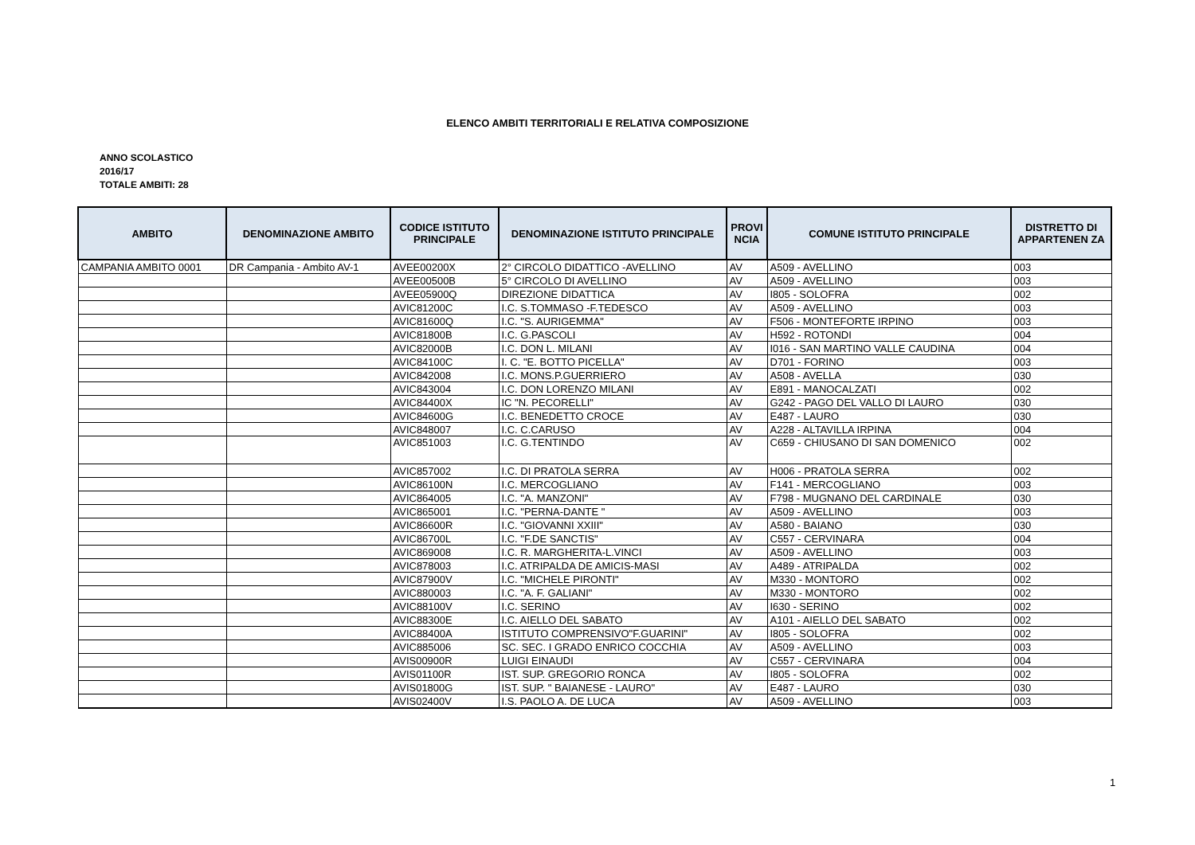ELENCO AMBITI TERRITORIALI E RELATIVA COMPOSIZIONE
ANNO SCOLASTICO
2016/17
TOTALE AMBITI: 28
| AMBITO | DENOMINAZIONE AMBITO | CODICE ISTITUTO PRINCIPALE | DENOMINAZIONE ISTITUTO PRINCIPALE | PROVI NCIA | COMUNE ISTITUTO PRINCIPALE | DISTRETTO DI APPARTENEN ZA |
| --- | --- | --- | --- | --- | --- | --- |
| CAMPANIA AMBITO 0001 | DR Campania - Ambito AV-1 | AVEE00200X | 2° CIRCOLO DIDATTICO -AVELLINO | AV | A509 - AVELLINO | 003 |
| | | AVEE00500B | 5° CIRCOLO DI AVELLINO | AV | A509 - AVELLINO | 003 |
| | | AVEE05900Q | DIREZIONE DIDATTICA | AV | I805 - SOLOFRA | 002 |
| | | AVIC81200C | I.C. S.TOMMASO -F.TEDESCO | AV | A509 - AVELLINO | 003 |
| | | AVIC81600Q | I.C. "S. AURIGEMMA" | AV | F506 - MONTEFORTE IRPINO | 003 |
| | | AVIC81800B | I.C. G.PASCOLI | AV | H592 - ROTONDI | 004 |
| | | AVIC82000B | I.C. DON L. MILANI | AV | I016 - SAN MARTINO VALLE CAUDINA | 004 |
| | | AVIC84100C | I. C. "E. BOTTO PICELLA" | AV | D701 - FORINO | 003 |
| | | AVIC842008 | I.C. MONS.P.GUERRIERO | AV | A508 - AVELLA | 030 |
| | | AVIC843004 | I.C. DON LORENZO MILANI | AV | E891 - MANOCALZATI | 002 |
| | | AVIC84400X | IC "N. PECORELLI" | AV | G242 - PAGO DEL VALLO DI LAURO | 030 |
| | | AVIC84600G | I.C. BENEDETTO CROCE | AV | E487 - LAURO | 030 |
| | | AVIC848007 | I.C. C.CARUSO | AV | A228 - ALTAVILLA IRPINA | 004 |
| | | AVIC851003 | I.C. G.TENTINDO | AV | C659 - CHIUSANO DI SAN DOMENICO | 002 |
| | | AVIC857002 | I.C. DI PRATOLA SERRA | AV | H006 - PRATOLA SERRA | 002 |
| | | AVIC86100N | I.C. MERCOGLIANO | AV | F141 - MERCOGLIANO | 003 |
| | | AVIC864005 | I.C. "A. MANZONI" | AV | F798 - MUGNANO DEL CARDINALE | 030 |
| | | AVIC865001 | I.C. "PERNA-DANTE " | AV | A509 - AVELLINO | 003 |
| | | AVIC86600R | I.C. "GIOVANNI XXIII" | AV | A580 - BAIANO | 030 |
| | | AVIC86700L | I.C. "F.DE SANCTIS" | AV | C557 - CERVINARA | 004 |
| | | AVIC869008 | I.C. R. MARGHERITA-L.VINCI | AV | A509 - AVELLINO | 003 |
| | | AVIC878003 | I.C. ATRIPALDA DE AMICIS-MASI | AV | A489 - ATRIPALDA | 002 |
| | | AVIC87900V | I.C. "MICHELE PIRONTI" | AV | M330 - MONTORO | 002 |
| | | AVIC880003 | I.C. "A. F. GALIANI" | AV | M330 - MONTORO | 002 |
| | | AVIC88100V | I.C. SERINO | AV | I630 - SERINO | 002 |
| | | AVIC88300E | I.C. AIELLO DEL SABATO | AV | A101 - AIELLO DEL SABATO | 002 |
| | | AVIC88400A | ISTITUTO COMPRENSIVO"F.GUARINI" | AV | I805 - SOLOFRA | 002 |
| | | AVIC885006 | SC. SEC. I GRADO ENRICO COCCHIA | AV | A509 - AVELLINO | 003 |
| | | AVIS00900R | LUIGI EINAUDI | AV | C557 - CERVINARA | 004 |
| | | AVIS01100R | IST. SUP. GREGORIO RONCA | AV | I805 - SOLOFRA | 002 |
| | | AVIS01800G | IST. SUP. " BAIANESE - LAURO" | AV | E487 - LAURO | 030 |
| | | AVIS02400V | I.S. PAOLO A. DE LUCA | AV | A509 - AVELLINO | 003 |
1